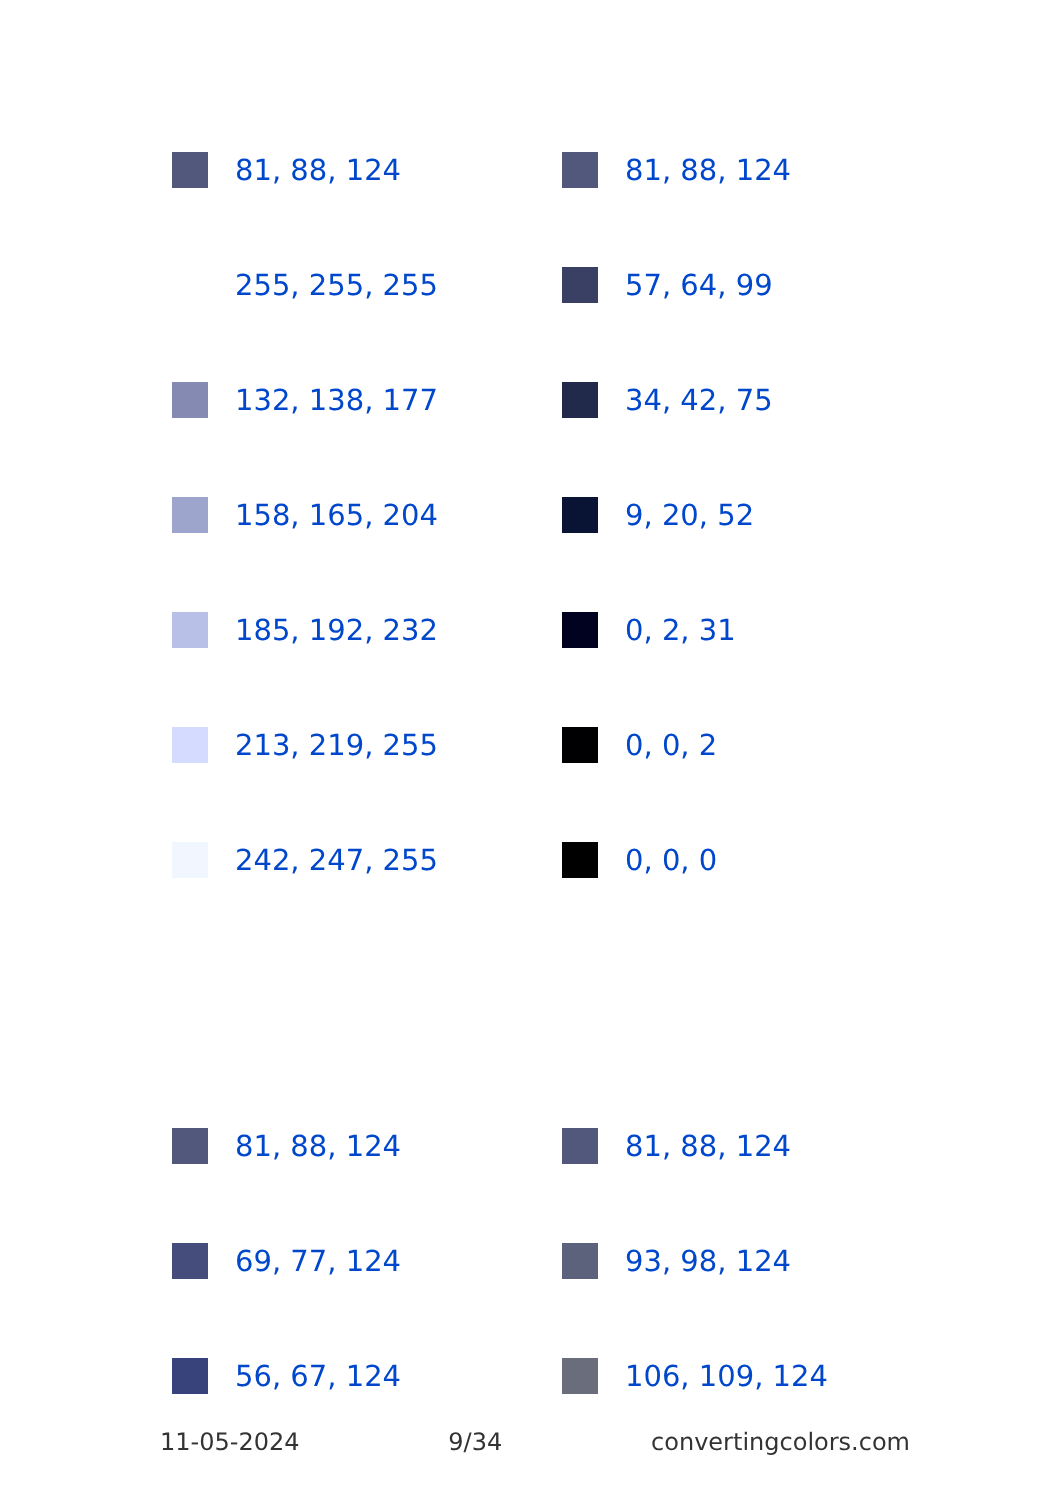81, 88, 124
81, 88, 124
255, 255, 255
57, 64, 99
132, 138, 177
34, 42, 75
158, 165, 204
9, 20, 52
185, 192, 232
0, 2, 31
213, 219, 255
0, 0, 2
242, 247, 255
0, 0, 0
81, 88, 124
81, 88, 124
69, 77, 124
93, 98, 124
56, 67, 124
106, 109, 124
11-05-2024 9/34 convertingcolors.com